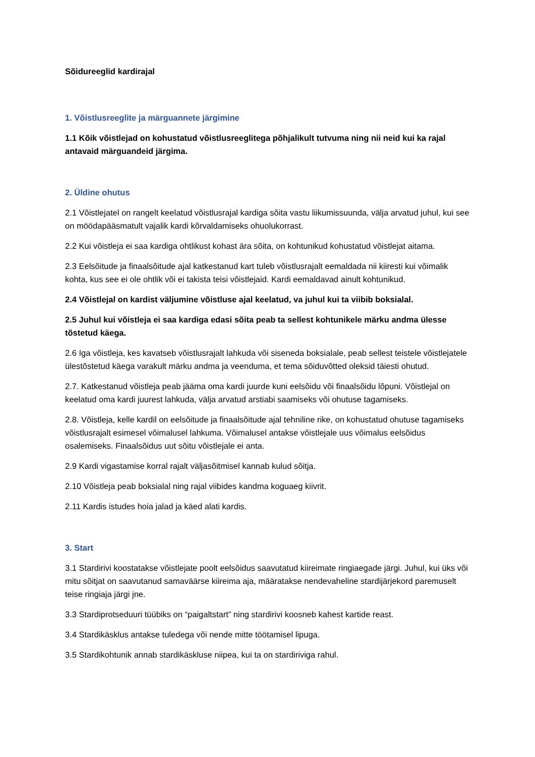Sõidureeglid kardirajal
1. Võistlusreeglite ja märguannete järgimine
1.1 Kõik võistlejad on kohustatud võistlusreeglitega põhjalikult tutvuma ning nii neid kui ka rajal antavaid märguandeid järgima.
2. Üldine ohutus
2.1 Võistlejatel on rangelt keelatud võistlusrajal kardiga sõita vastu liikumissuunda, välja arvatud juhul, kui see on möödapääsmatult vajalik kardi kõrvaldamiseks ohuolukorrast.
2.2 Kui võistleja ei saa kardiga ohtlikust kohast ära sõita, on kohtunikud kohustatud võistlejat aitama.
2.3 Eelsõitude ja finaalsõitude ajal katkestanud kart tuleb võistlusrajalt eemaldada nii kiiresti kui võimalik kohta, kus see ei ole ohtlik või ei takista teisi võistlejaid. Kardi eemaldavad ainult kohtunikud.
2.4 Võistlejal on kardist väljumine võistluse ajal keelatud, va juhul kui ta viibib boksialal.
2.5 Juhul kui võistleja ei saa kardiga edasi sõita peab ta sellest kohtunikele märku andma ülesse tõstetud käega.
2.6 Iga võistleja, kes kavatseb võistlusrajalt lahkuda või siseneda boksialale, peab sellest teistele võistlejatele ülestõstetud käega varakult märku andma ja veenduma, et tema sõiduvõtted oleksid täiesti ohutud.
2.7. Katkestanud võistleja peab jääma oma kardi juurde kuni eelsõidu või finaalsõidu lõpuni. Võistlejal on keelatud oma kardi juurest lahkuda, välja arvatud arstiabi saamiseks või ohutuse tagamiseks.
2.8. Võistleja, kelle kardil on eelsõitude ja finaalsõitude ajal tehniline rike, on kohustatud ohutuse tagamiseks võistlusrajalt esimesel võimalusel lahkuma. Võimalusel antakse võistlejale uus võimalus eelsõidus osalemiseks. Finaalsõidus uut sõitu võistlejale ei anta.
2.9 Kardi vigastamise korral rajalt väljasõitmisel kannab kulud sõitja.
2.10 Võistleja peab boksialal ning rajal viibides kandma koguaeg kiivrit.
2.11 Kardis istudes hoia jalad ja käed alati kardis.
3. Start
3.1 Stardirivi koostatakse võistlejate poolt eelsõidus saavutatud kiireimate ringiaegade järgi. Juhul, kui üks või mitu sõitjat on saavutanud samaväärse kiireima aja, määratakse nendevaheline stardijärjekord paremuselt teise ringiaja järgi jne.
3.3 Stardiprotseduuri tüübiks on “paigaltstart” ning stardirivi koosneb kahest kartide reast.
3.4 Stardikäsklus antakse tuledega või nende mitte töötamisel lipuga.
3.5 Stardikohtunik annab stardikäskluse niipea, kui ta on stardiriviga rahul.